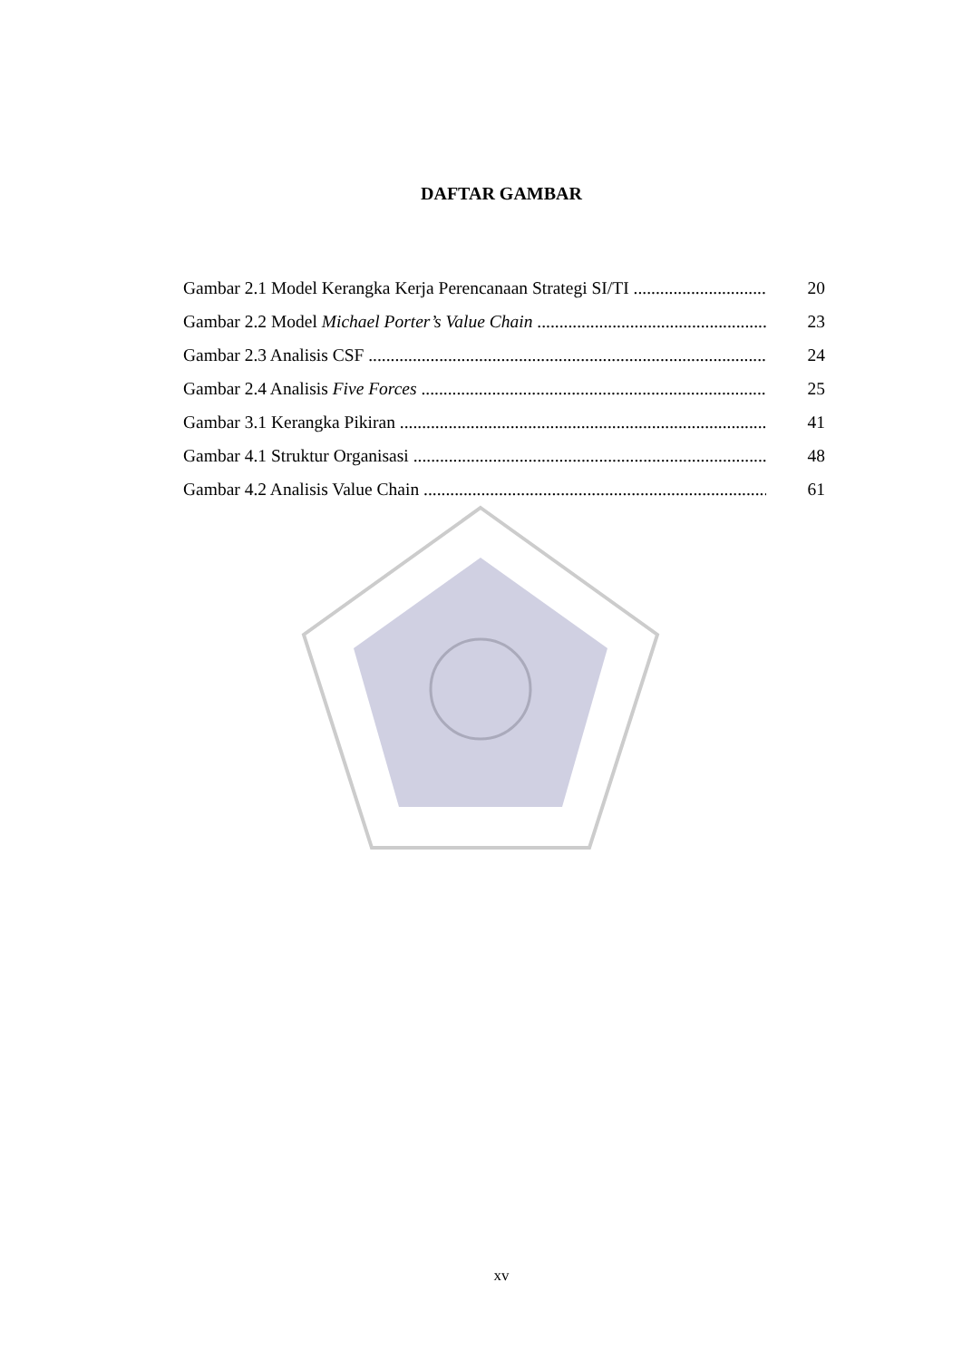DAFTAR GAMBAR
Gambar 2.1 Model Kerangka Kerja Perencanaan Strategi SI/TI 20
Gambar 2.2 Model Michael Porter’s Value Chain 23
Gambar 2.3 Analisis CSF 24
Gambar 2.4 Analisis Five Forces 25
Gambar 3.1 Kerangka Pikiran 41
Gambar 4.1 Struktur Organisasi 48
Gambar 4.2 Analisis Value Chain 61
xv